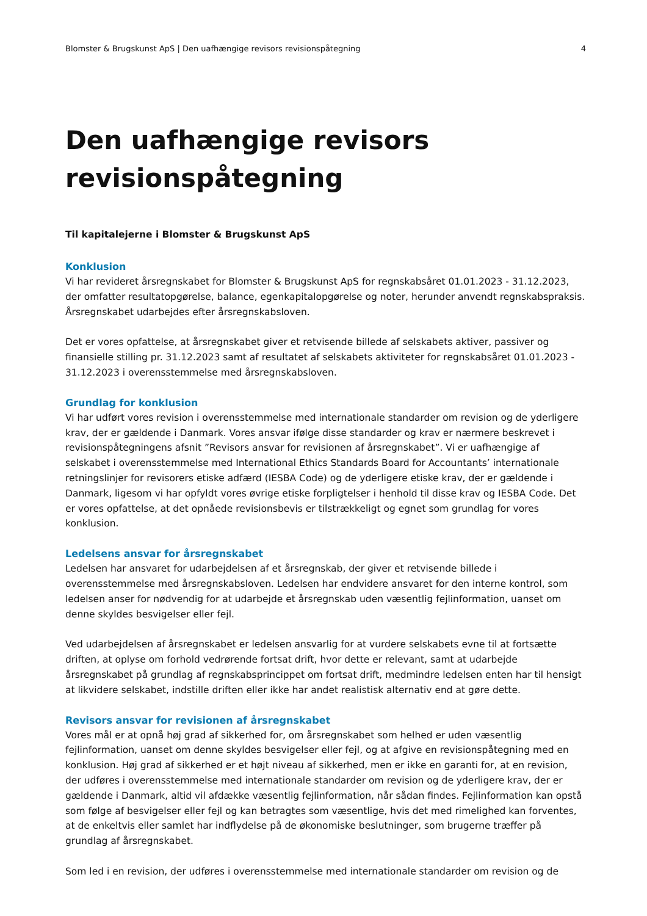Blomster & Brugskunst ApS | Den uafhængige revisors revisionspåtegning 4
Den uafhængige revisors
revisionspåtegning
Til kapitalejerne i Blomster & Brugskunst ApS
Konklusion
Vi har revideret årsregnskabet for Blomster & Brugskunst ApS for regnskabsåret 01.01.2023 - 31.12.2023, der omfatter resultatopgørelse, balance, egenkapitalopgørelse og noter, herunder anvendt regnskabspraksis. Årsregnskabet udarbejdes efter årsregnskabsloven.
Det er vores opfattelse, at årsregnskabet giver et retvisende billede af selskabets aktiver, passiver og finansielle stilling pr. 31.12.2023 samt af resultatet af selskabets aktiviteter for regnskabsåret 01.01.2023 - 31.12.2023 i overensstemmelse med årsregnskabsloven.
Grundlag for konklusion
Vi har udført vores revision i overensstemmelse med internationale standarder om revision og de yderligere krav, der er gældende i Danmark. Vores ansvar ifølge disse standarder og krav er nærmere beskrevet i revisionspåtegningens afsnit ”Revisors ansvar for revisionen af årsregnskabet”. Vi er uafhængige af selskabet i overensstemmelse med International Ethics Standards Board for Accountants’ internationale retningslinjer for revisorers etiske adfærd (IESBA Code) og de yderligere etiske krav, der er gældende i Danmark, ligesom vi har opfyldt vores øvrige etiske forpligtelser i henhold til disse krav og IESBA Code. Det er vores opfattelse, at det opnåede revisionsbevis er tilstrækkeligt og egnet som grundlag for vores konklusion.
Ledelsens ansvar for årsregnskabet
Ledelsen har ansvaret for udarbejdelsen af et årsregnskab, der giver et retvisende billede i overensstemmelse med årsregnskabsloven. Ledelsen har endvidere ansvaret for den interne kontrol, som ledelsen anser for nødvendig for at udarbejde et årsregnskab uden væsentlig fejlinformation, uanset om denne skyldes besvigelser eller fejl.
Ved udarbejdelsen af årsregnskabet er ledelsen ansvarlig for at vurdere selskabets evne til at fortsætte driften, at oplyse om forhold vedrørende fortsat drift, hvor dette er relevant, samt at udarbejde årsregnskabet på grundlag af regnskabsprincippet om fortsat drift, medmindre ledelsen enten har til hensigt at likvidere selskabet, indstille driften eller ikke har andet realistisk alternativ end at gøre dette.
Revisors ansvar for revisionen af årsregnskabet
Vores mål er at opnå høj grad af sikkerhed for, om årsregnskabet som helhed er uden væsentlig fejlinformation, uanset om denne skyldes besvigelser eller fejl, og at afgive en revisionspåtegning med en konklusion. Høj grad af sikkerhed er et højt niveau af sikkerhed, men er ikke en garanti for, at en revision, der udføres i overensstemmelse med internationale standarder om revision og de yderligere krav, der er gældende i Danmark, altid vil afdække væsentlig fejlinformation, når sådan findes. Fejlinformation kan opstå som følge af besvigelser eller fejl og kan betragtes som væsentlige, hvis det med rimelighed kan forventes, at de enkeltvis eller samlet har indflydelse på de økonomiske beslutninger, som brugerne træffer på grundlag af årsregnskabet.
Som led i en revision, der udføres i overensstemmelse med internationale standarder om revision og de